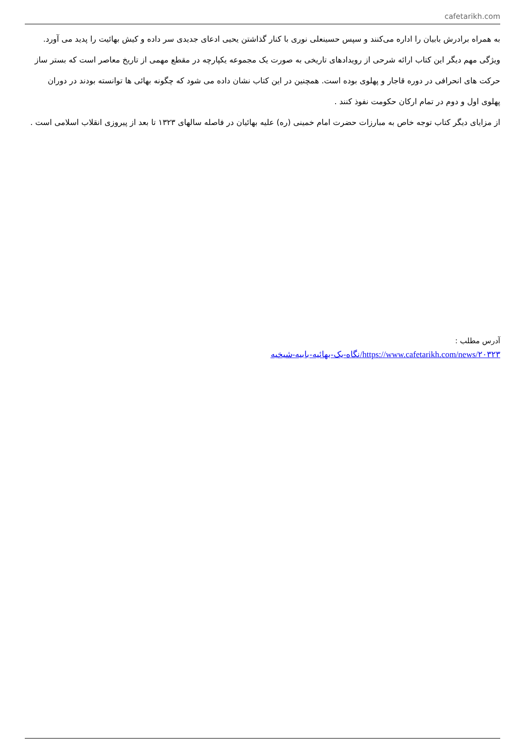cafetarikh.com
به همراه برادرش بابیان را اداره می‌کنند و سپس حسینعلی نوری با کنار گذاشتن یحیی ادعای جدیدی سر داده و کیش بهائیت را پدید می آورد.
ویژگی مهم دیگر این کتاب ارائه شرحی از رویدادهای تاریخی به صورت یک مجموعه یکپارچه در مقطع مهمی از تاریخ معاصر است که بستر ساز حرکت های انحرافی در دوره قاجار و پهلوی بوده است. همچنین در این کتاب نشان داده می شود که چگونه بهائی ها توانسته بودند در دوران پهلوی اول و دوم در تمام ارکان حکومت نفوذ کنند .
از مزایای دیگر کتاب توجه خاص به مبارزات حضرت امام خمینی (ره) علیه بهائیان در فاصله سالهای ۱۳۲۳ تا بعد از پیروزی انقلاب اسلامی است .
آدرس مطلب :
https://www.cafetarikh.com/news/۲۰۳۲۳/نگاه-یک-بهائیه-بابیه-شیخیه